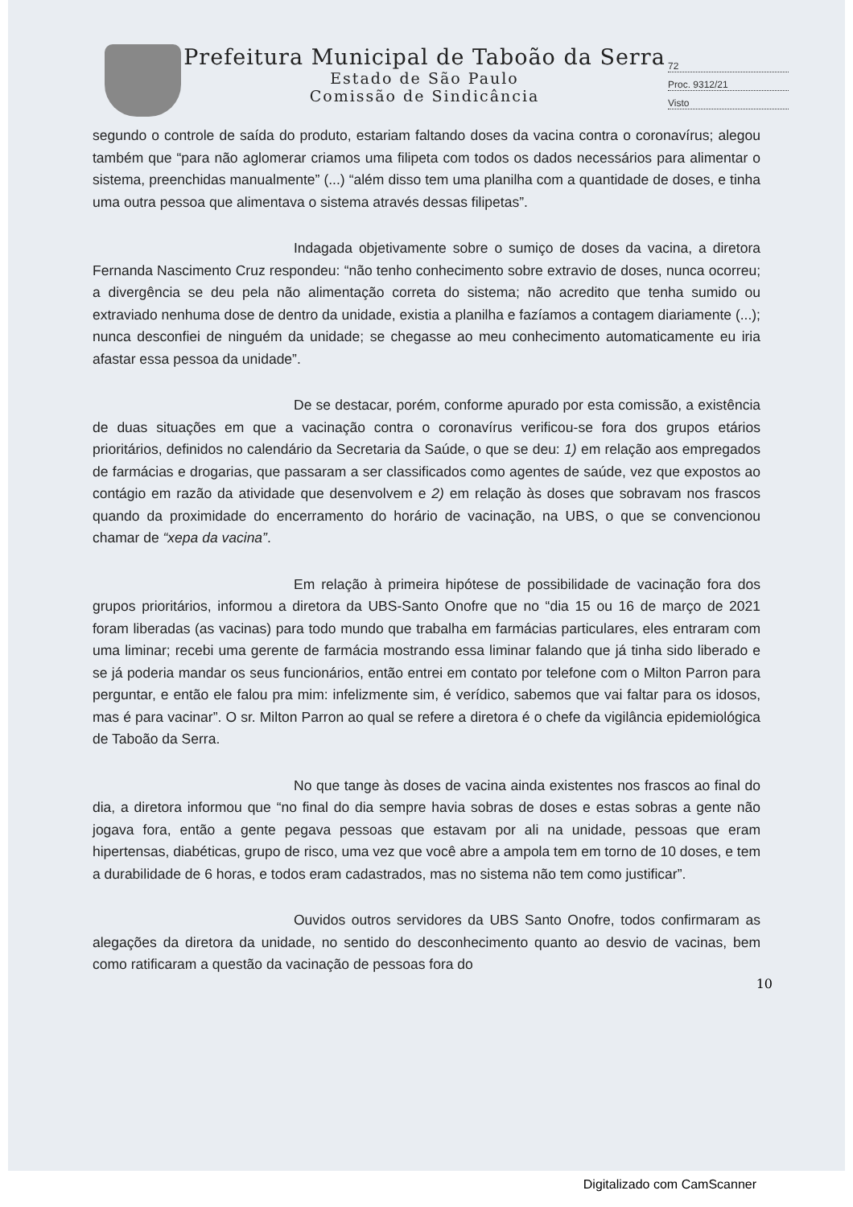Prefeitura Municipal de Taboão da Serra
Estado de São Paulo
Comissão de Sindicância
72
Proc. 9312/21
Visto
segundo o controle de saída do produto, estariam faltando doses da vacina contra o coronavírus; alegou também que “para não aglomerar criamos uma filipeta com todos os dados necessários para alimentar o sistema, preenchidas manualmente” (...) “além disso tem uma planilha com a quantidade de doses, e tinha uma outra pessoa que alimentava o sistema através dessas filipetas”.
Indagada objetivamente sobre o sumiço de doses da vacina, a diretora Fernanda Nascimento Cruz respondeu: “não tenho conhecimento sobre extravio de doses, nunca ocorreu; a divergência se deu pela não alimentação correta do sistema; não acredito que tenha sumido ou extraviado nenhuma dose de dentro da unidade, existia a planilha e fazíamos a contagem diariamente (...); nunca desconfiei de ninguém da unidade; se chegasse ao meu conhecimento automaticamente eu iria afastar essa pessoa da unidade”.
De se destacar, porém, conforme apurado por esta comissão, a existência de duas situações em que a vacinação contra o coronavírus verificou-se fora dos grupos etários prioritários, definidos no calendário da Secretaria da Saúde, o que se deu: 1) em relação aos empregados de farmácias e drogarias, que passaram a ser classificados como agentes de saúde, vez que expostos ao contágio em razão da atividade que desenvolvem e 2) em relação às doses que sobravam nos frascos quando da proximidade do encerramento do horário de vacinação, na UBS, o que se convencionou chamar de “xepa da vacina”.
Em relação à primeira hipótese de possibilidade de vacinação fora dos grupos prioritários, informou a diretora da UBS-Santo Onofre que no “dia 15 ou 16 de março de 2021 foram liberadas (as vacinas) para todo mundo que trabalha em farmácias particulares, eles entraram com uma liminar; recebi uma gerente de farmácia mostrando essa liminar falando que já tinha sido liberado e se já poderia mandar os seus funcionários, então entrei em contato por telefone com o Milton Parron para perguntar, e então ele falou pra mim: infelizmente sim, é verídico, sabemos que vai faltar para os idosos, mas é para vacinar”. O sr. Milton Parron ao qual se refere a diretora é o chefe da vigilância epidemiológica de Taboão da Serra.
No que tange às doses de vacina ainda existentes nos frascos ao final do dia, a diretora informou que “no final do dia sempre havia sobras de doses e estas sobras a gente não jogava fora, então a gente pegava pessoas que estavam por ali na unidade, pessoas que eram hipertensas, diabéticas, grupo de risco, uma vez que você abre a ampola tem em torno de 10 doses, e tem a durabilidade de 6 horas, e todos eram cadastrados, mas no sistema não tem como justificar”.
Ouvidos outros servidores da UBS Santo Onofre, todos confirmaram as alegações da diretora da unidade, no sentido do desconhecimento quanto ao desvio de vacinas, bem como ratificaram a questão da vacinação de pessoas fora do
10
Digitalizado com CamScanner